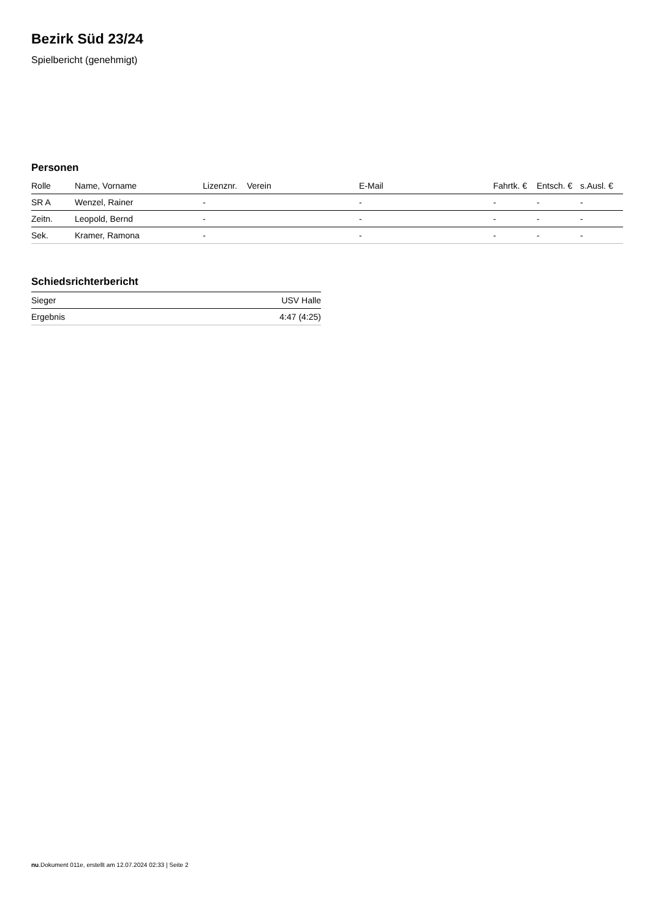Bezirk Süd 23/24
Spielbericht (genehmigt)
Personen
| Rolle | Name, Vorname | Lizenznr. | Verein | E-Mail | Fahrtk. € | Entsch. € | s.Ausl. € |
| --- | --- | --- | --- | --- | --- | --- | --- |
| SR A | Wenzel, Rainer | - | | - | - | - | - |
| Zeitn. | Leopold, Bernd | - | | - | - | - | - |
| Sek. | Kramer, Ramona | - | | - | - | - | - |
Schiedsrichterbericht
| Sieger | USV Halle |
| Ergebnis | 4:47 (4:25) |
nu.Dokument 011e, erstellt am 12.07.2024 02:33 | Seite 2